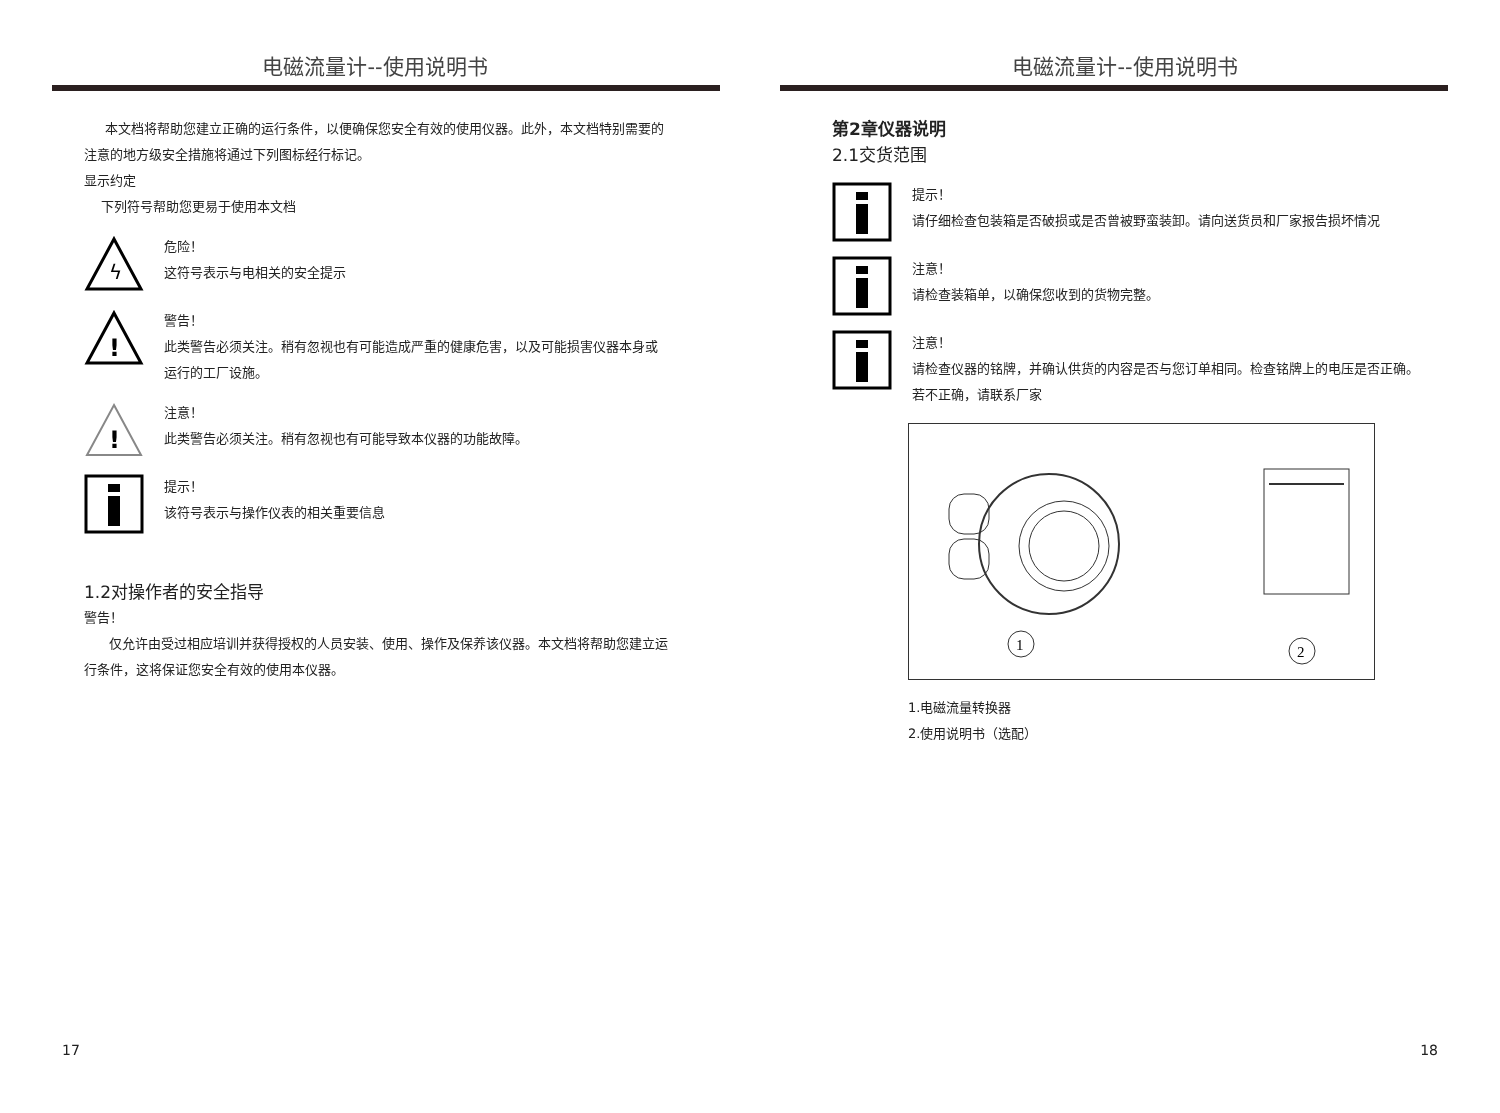电磁流量计--使用说明书
本文档将帮助您建立正确的运行条件，以便确保您安全有效的使用仪器。此外，本文档特别需要的注意的地方级安全措施将通过下列图标经行标记。
显示约定
下列符号帮助您更易于使用本文档
ϟ
危险！
这符号表示与电相关的安全提示
!
警告！
此类警告必须关注。稍有忽视也有可能造成严重的健康危害，以及可能损害仪器本身或运行的工厂设施。
!
注意！
此类警告必须关注。稍有忽视也有可能导致本仪器的功能故障。
提示！
该符号表示与操作仪表的相关重要信息
1.2对操作者的安全指导
警告！
仅允许由受过相应培训并获得授权的人员安装、使用、操作及保养该仪器。本文档将帮助您建立运行条件，这将保证您安全有效的使用本仪器。
17
电磁流量计--使用说明书
第2章仪器说明
2.1交货范围
提示！
请仔细检查包装箱是否破损或是否曾被野蛮装卸。请向送货员和厂家报告损坏情况
注意！
请检查装箱单，以确保您收到的货物完整。
注意！
请检查仪器的铭牌，并确认供货的内容是否与您订单相同。检查铭牌上的电压是否正确。若不正确，请联系厂家
1
2
1.电磁流量转换器
2.使用说明书（选配）
18